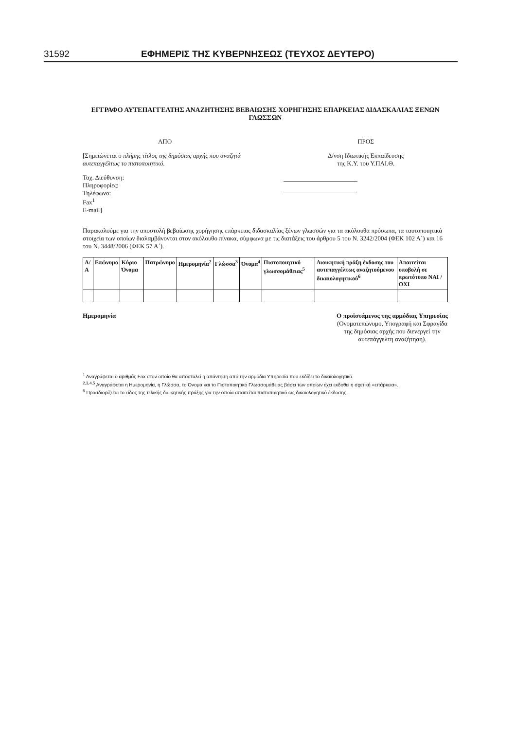31592 ΕΦΗΜΕΡΙΣ ΤΗΣ ΚΥΒΕΡΝΗΣΕΩΣ (ΤΕΥΧΟΣ ΔΕΥΤΕΡΟ)
ΕΓΓΡΑΦΟ ΑΥΤΕΠΑΓΓΕΛΤΗΣ ΑΝΑΖΗΤΗΣΗΣ ΒΕΒΑΙΩΣΗΣ ΧΟΡΗΓΗΣΗΣ ΕΠΑΡΚΕΙΑΣ ΔΙΔΑΣΚΑΛΙΑΣ ΞΕΝΩΝ ΓΛΩΣΣΩΝ
ΑΠΟ
[Σημειώνεται ο πλήρης τίτλος της δημόσιας αρχής που αναζητά αυτεπαγγέλτως το πιστοποιητικό.
Ταχ. Διεύθυνση:
Πληροφορίες:
Τηλέφωνο:
Fax<sup>1</sup>
E-mail]
ΠΡΟΣ
Δ/νση Ιδιωτικής Εκπαίδευσης
της Κ.Υ. του Υ.ΠΑΙ.Θ.
Παρακαλούμε για την αποστολή βεβαίωσης χορήγησης επάρκειας διδασκαλίας ξένων γλωσσών για τα ακόλουθα πρόσωπα, τα ταυτοποιητικά στοιχεία των οποίων διαλαμβάνονται στον ακόλουθο πίνακα, σύμφωνα με τις διατάξεις του άρθρου 5 του Ν. 3242/2004 (ΦΕΚ 102 Α΄) και 16 του Ν. 3448/2006 (ΦΕΚ 57 Α΄).
| Α/Α | Επώνυμο | Κύριο Όνομα | Πατρώνυμο | Ημερομηνία<sup>2</sup> | Γλώσσα<sup>3</sup> | Όνομα<sup>4</sup> | Πιστοποιητικό γλωσσομάθειας<sup>5</sup> | Διοικητική πράξη έκδοσης του αυτεπαγγέλτως αναζητούμενου δικαιολογητικού<sup>6</sup> | Απαιτείται υποβολή σε πρωτότυπο ΝΑΙ / ΟΧΙ |
| --- | --- | --- | --- | --- | --- | --- | --- | --- | --- |
Ημερομηνία Ο προϊστάμενος της αρμόδιας Υπηρεσίας
(Ονοματεπώνυμο, Υπογραφή και Σφραγίδα
της δημόσιας αρχής που διενεργεί την
αυτεπάγγελτη αναζήτηση).
<sup>1</sup> Αναγράφεται ο αριθμός Fax στον οποίο θα αποσταλεί η απάντηση από την αρμόδια Υπηρεσία που εκδίδει το δικαιολογητικό.
<sup>2,3,4,5</sup> Αναγράφεται η Ημερομηνία, η Γλώσσα, το Όνομα και το Πιστοποιητικό Γλωσσομάθειας βάσει των οποίων έχει εκδοθεί η σχετική «επάρκεια».
<sup>6</sup> Προσδιορίζεται το είδος της τελικής διοικητικής πράξης για την οποία απαιτείται πιστοποιητικό ως δικαιολογητικό έκδοσης.